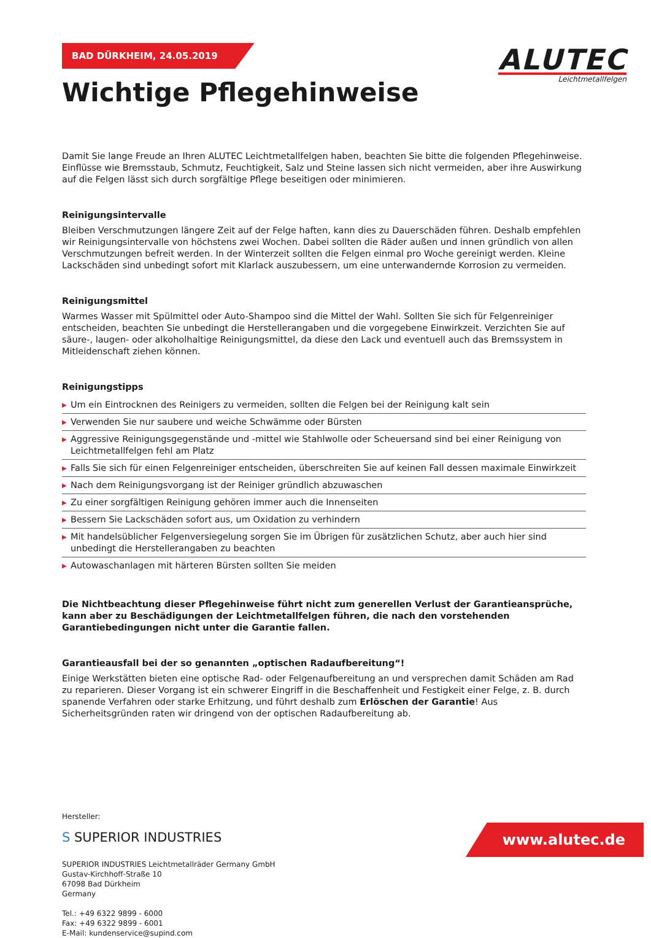ALUTEC
Leichtmetallfelgen
BAD DÜRKHEIM, 24.05.2019
Wichtige Pflegehinweise
Damit Sie lange Freude an Ihren ALUTEC Leichtmetallfelgen haben, beachten Sie bitte die folgenden Pflegehinweise. Einflüsse wie Bremsstaub, Schmutz, Feuchtigkeit, Salz und Steine lassen sich nicht vermeiden, aber ihre Auswirkung auf die Felgen lässt sich durch sorgfältige Pflege beseitigen oder minimieren.
Reinigungsintervalle
Bleiben Verschmutzungen längere Zeit auf der Felge haften, kann dies zu Dauerschäden führen. Deshalb empfehlen wir Reinigungsintervalle von höchstens zwei Wochen. Dabei sollten die Räder außen und innen gründlich von allen Verschmutzungen befreit werden. In der Winterzeit sollten die Felgen einmal pro Woche gereinigt werden. Kleine Lackschäden sind unbedingt sofort mit Klarlack auszubessern, um eine unterwandernde Korrosion zu vermeiden.
Reinigungsmittel
Warmes Wasser mit Spülmittel oder Auto-Shampoo sind die Mittel der Wahl. Sollten Sie sich für Felgenreiniger entscheiden, beachten Sie unbedingt die Herstellerangaben und die vorgegebene Einwirkzeit. Verzichten Sie auf säure-, laugen- oder alkoholhaltige Reinigungsmittel, da diese den Lack und eventuell auch das Bremssystem in Mitleidenschaft ziehen können.
Reinigungstipps
▶ Um ein Eintrocknen des Reinigers zu vermeiden, sollten die Felgen bei der Reinigung kalt sein
▶ Verwenden Sie nur saubere und weiche Schwämme oder Bürsten
▶ Aggressive Reinigungsgegenstände und -mittel wie Stahlwolle oder Scheuersand sind bei einer Reinigung von Leichtmetallfelgen fehl am Platz
▶ Falls Sie sich für einen Felgenreiniger entscheiden, überschreiten Sie auf keinen Fall dessen maximale Einwirkzeit
▶ Nach dem Reinigungsvorgang ist der Reiniger gründlich abzuwaschen
▶ Zu einer sorgfältigen Reinigung gehören immer auch die Innenseiten
▶ Bessern Sie Lackschäden sofort aus, um Oxidation zu verhindern
▶ Mit handelsüblicher Felgenversiegelung sorgen Sie im Übrigen für zusätzlichen Schutz, aber auch hier sind unbedingt die Herstellerangaben zu beachten
▶ Autowaschanlagen mit härteren Bürsten sollten Sie meiden
Die Nichtbeachtung dieser Pflegehinweise führt nicht zum generellen Verlust der Garantieansprüche, kann aber zu Beschädigungen der Leichtmetallfelgen führen, die nach den vorstehenden Garantiebedingungen nicht unter die Garantie fallen.
Garantieausfall bei der so genannten „optischen Radaufbereitung“!
Einige Werkstätten bieten eine optische Rad- oder Felgenaufbereitung an und versprechen damit Schäden am Rad zu reparieren. Dieser Vorgang ist ein schwerer Eingriff in die Beschaffenheit und Festigkeit einer Felge, z. B. durch spanende Verfahren oder starke Erhitzung, und führt deshalb zum Erlöschen der Garantie! Aus Sicherheitsgründen raten wir dringend von der optischen Radaufbereitung ab.
Hersteller:
S SUPERIOR INDUSTRIES
SUPERIOR INDUSTRIES Leichtmetallräder Germany GmbH
Gustav-Kirchhoff-Straße 10
67098 Bad Dürkheim
Germany
Tel.: +49 6322 9899 - 6000
Fax: +49 6322 9899 - 6001
E-Mail: kundenservice@supind.com
www.alutec.de